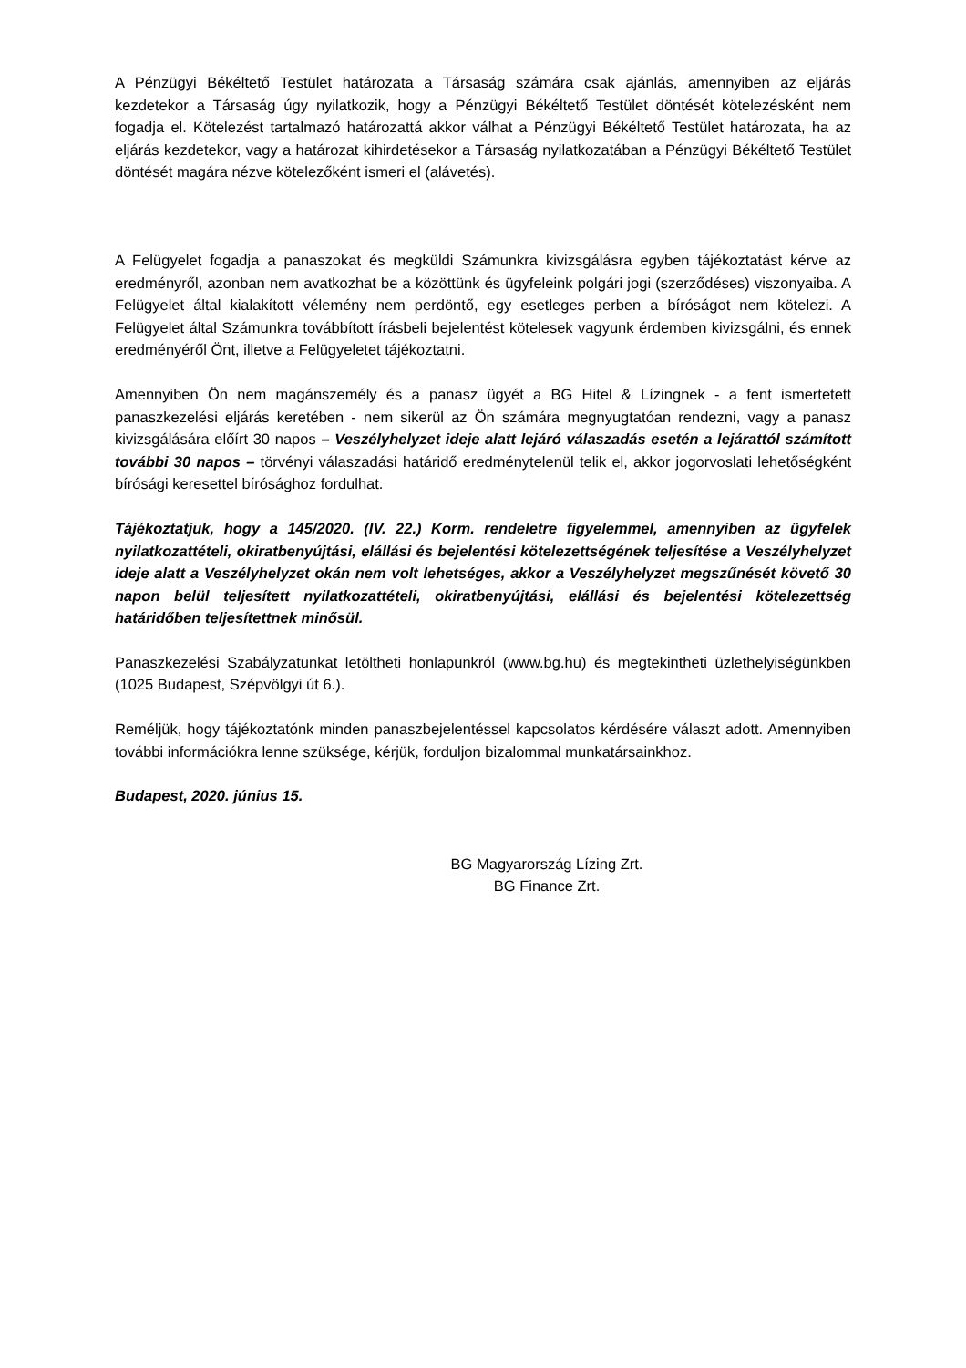A Pénzügyi Békéltető Testület határozata a Társaság számára csak ajánlás, amennyiben az eljárás kezdetekor a Társaság úgy nyilatkozik, hogy a Pénzügyi Békéltető Testület döntését kötelezésként nem fogadja el. Kötelezést tartalmazó határozattá akkor válhat a Pénzügyi Békéltető Testület határozata, ha az eljárás kezdetekor, vagy a határozat kihirdetésekor a Társaság nyilatkozatában a Pénzügyi Békéltető Testület döntését magára nézve kötelezőként ismeri el (alávetés).
A Felügyelet fogadja a panaszokat és megküldi Számunkra kivizsgálásra egyben tájékoztatást kérve az eredményről, azonban nem avatkozhat be a közöttünk és ügyfeleink polgári jogi (szerződéses) viszonyaiba. A Felügyelet által kialakított vélemény nem perdöntő, egy esetleges perben a bíróságot nem kötelezi. A Felügyelet által Számunkra továbbított írásbeli bejelentést kötelesek vagyunk érdemben kivizsgálni, és ennek eredményéről Önt, illetve a Felügyeletet tájékoztatni.
Amennyiben Ön nem magánszemély és a panasz ügyét a BG Hitel & Lízingnek - a fent ismertetett panaszkezelési eljárás keretében - nem sikerül az Ön számára megnyugtatóan rendezni, vagy a panasz kivizsgálására előírt 30 napos – Veszélyhelyzet ideje alatt lejáró válaszadás esetén a lejárattól számított további 30 napos – törvényi válaszadási határidő eredménytelenül telik el, akkor jogorvoslati lehetőségként bírósági keresettel bírósághoz fordulhat.
Tájékoztatjuk, hogy a 145/2020. (IV. 22.) Korm. rendeletre figyelemmel, amennyiben az ügyfelek nyilatkozattételi, okiratbenyújtási, elállási és bejelentési kötelezettségének teljesítése a Veszélyhelyzet ideje alatt a Veszélyhelyzet okán nem volt lehetséges, akkor a Veszélyhelyzet megszűnését követő 30 napon belül teljesített nyilatkozattételi, okiratbenyújtási, elállási és bejelentési kötelezettség határidőben teljesítettnek minősül.
Panaszkezelési Szabályzatunkat letöltheti honlapunkról (www.bg.hu) és megtekintheti üzlethelyiségünkben (1025 Budapest, Szépvölgyi út 6.).
Reméljük, hogy tájékoztatónk minden panaszbejelentéssel kapcsolatos kérdésére választ adott. Amennyiben további információkra lenne szüksége, kérjük, forduljon bizalommal munkatársainkhoz.
Budapest, 2020. június 15.
BG Magyarország Lízing Zrt.
BG Finance Zrt.